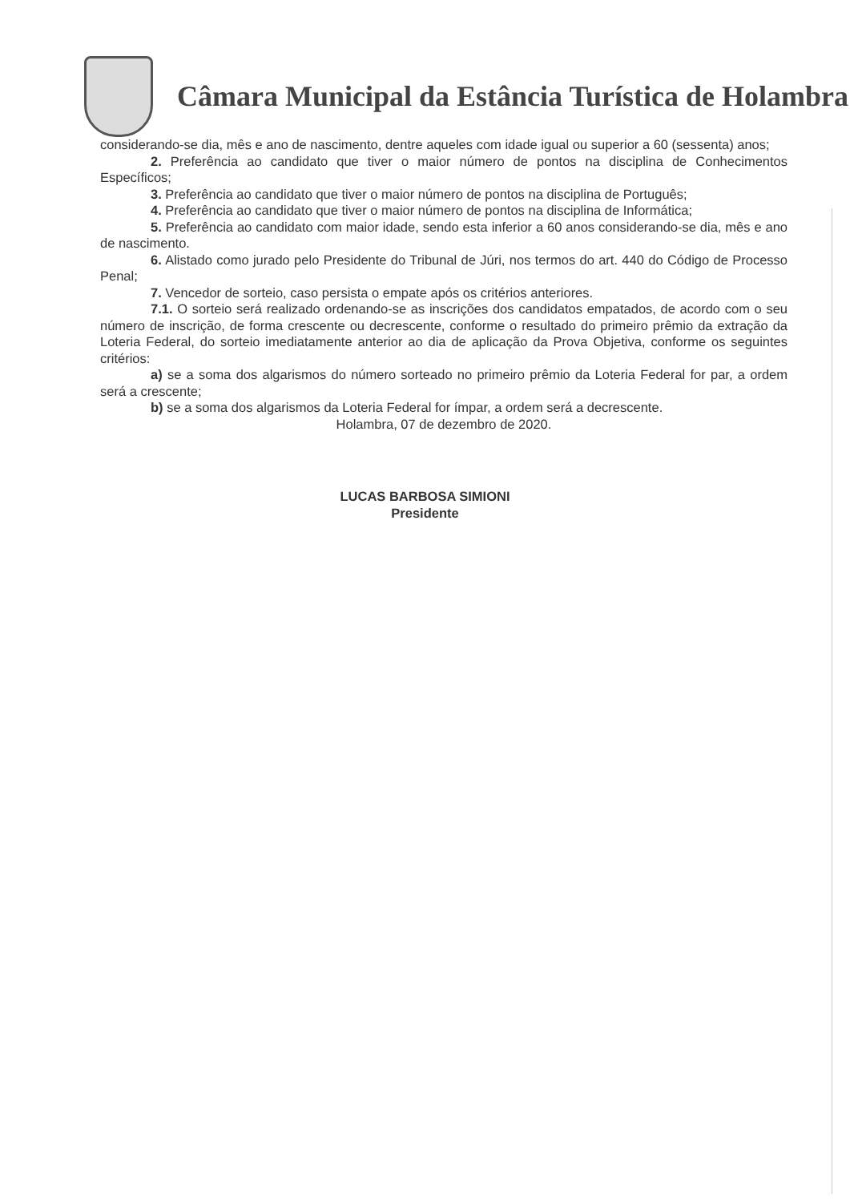Câmara Municipal da Estância Turística de Holambra
considerando-se dia, mês e ano de nascimento, dentre aqueles com idade igual ou superior a 60 (sessenta) anos;
2. Preferência ao candidato que tiver o maior número de pontos na disciplina de Conhecimentos Específicos;
3. Preferência ao candidato que tiver o maior número de pontos na disciplina de Português;
4. Preferência ao candidato que tiver o maior número de pontos na disciplina de Informática;
5. Preferência ao candidato com maior idade, sendo esta inferior a 60 anos considerando-se dia, mês e ano de nascimento.
6. Alistado como jurado pelo Presidente do Tribunal de Júri, nos termos do art. 440 do Código de Processo Penal;
7. Vencedor de sorteio, caso persista o empate após os critérios anteriores.
7.1. O sorteio será realizado ordenando-se as inscrições dos candidatos empatados, de acordo com o seu número de inscrição, de forma crescente ou decrescente, conforme o resultado do primeiro prêmio da extração da Loteria Federal, do sorteio imediatamente anterior ao dia de aplicação da Prova Objetiva, conforme os seguintes critérios:
a) se a soma dos algarismos do número sorteado no primeiro prêmio da Loteria Federal for par, a ordem será a crescente;
b) se a soma dos algarismos da Loteria Federal for ímpar, a ordem será a decrescente.
Holambra, 07 de dezembro de 2020.
LUCAS BARBOSA SIMIONI
Presidente